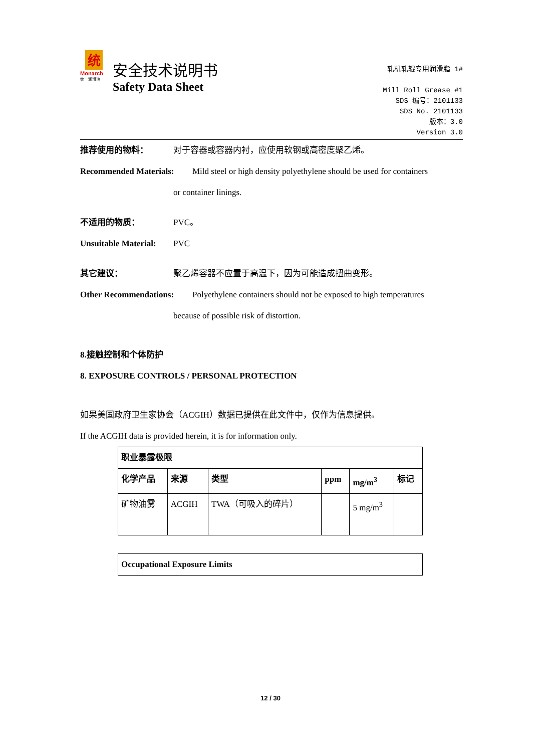统
Monarch
统一润滑油
安全技术说明书
Safety Data Sheet
轧机轧辊专用润滑脂 1#
Mill Roll Grease #1
SDS 编号：2101133
SDS No. 2101133
版本：3.0
Version 3.0
推荐使用的物料： 对于容器或容器内衬，应使用软钢或高密度聚乙烯。
Recommended Materials: Mild steel or high density polyethylene should be used for containers
or container linings.
不适用的物质： PVC。
Unsuitable Material: PVC
其它建议： 聚乙烯容器不应置于高温下，因为可能造成扭曲变形。
Other Recommendations: Polyethylene containers should not be exposed to high temperatures
because of possible risk of distortion.
8.接触控制和个体防护
8. EXPOSURE CONTROLS / PERSONAL PROTECTION
如果美国政府卫生家协会（ACGIH）数据已提供在此文件中，仅作为信息提供。
If the ACGIH data is provided herein, it is for information only.
| 职业暴露极限 | | | | | |
| --- | --- | --- | --- | --- | --- |
| 化学产品 | 来源 | 类型 | ppm | mg/m<sup>3</sup> | 标记 |
| 矿物油雾 | ACGIH | TWA（可吸入的碎片） | | 5 mg/m<sup>3</sup> | |
| Occupational Exposure Limits |
| --- |
12 / 30